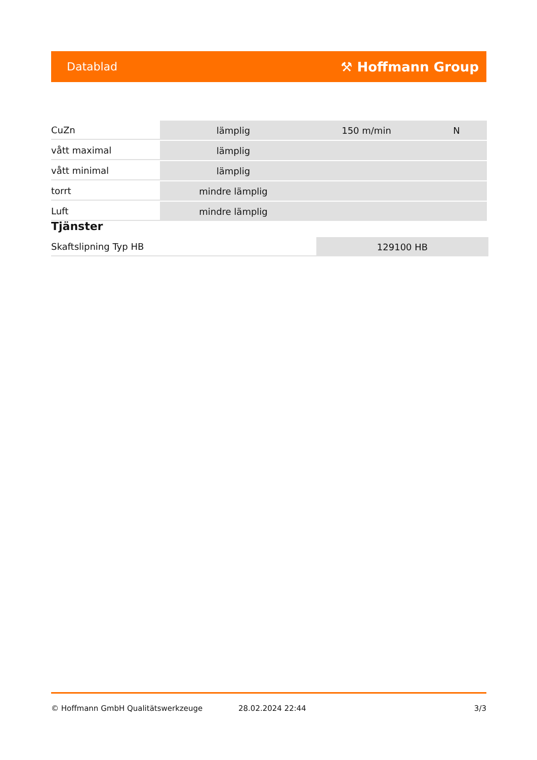Datablad ⚒ Hoffmann Group
| CuZn | lämplig | 150 m/min | N |
| vått maximal | lämplig | | |
| vått minimal | lämplig | | |
| torrt | mindre lämplig | | |
| Luft | mindre lämplig | | |
Tjänster
| Skaftslipning Typ HB | 129100 HB |
© Hoffmann GmbH Qualitätswerkzeuge 28.02.2024 22:44 3/3